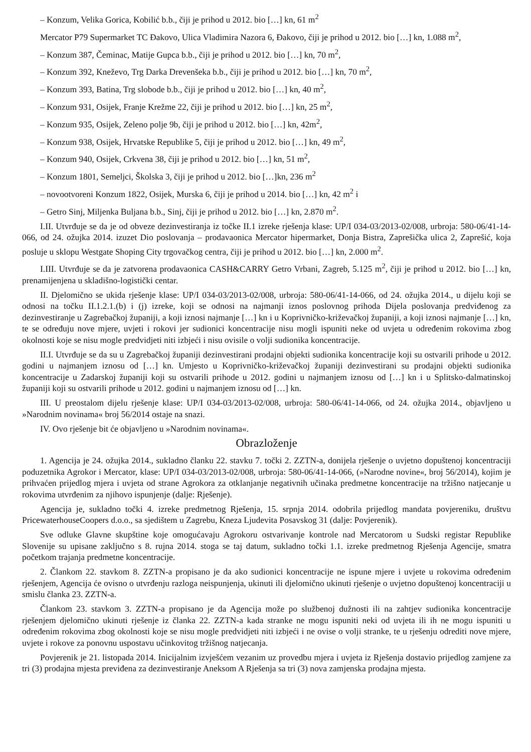– Konzum, Velika Gorica, Kobilić b.b., čiji je prihod u 2012. bio […] kn, 61 m<sup>2</sup>
Mercator P79 Supermarket TC Đakovo, Ulica Vladimira Nazora 6, Đakovo, čiji je prihod u 2012. bio […] kn, 1.088 m<sup>2</sup>,
– Konzum 387, Čeminac, Matije Gupca b.b., čiji je prihod u 2012. bio […] kn, 70 m<sup>2</sup>,
– Konzum 392, Kneževo, Trg Darka Drevenšeka b.b., čiji je prihod u 2012. bio […] kn, 70 m<sup>2</sup>,
– Konzum 393, Batina, Trg slobode b.b., čiji je prihod u 2012. bio […] kn, 40 m<sup>2</sup>,
– Konzum 931, Osijek, Franje Krežme 22, čiji je prihod u 2012. bio […] kn, 25 m<sup>2</sup>,
– Konzum 935, Osijek, Zeleno polje 9b, čiji je prihod u 2012. bio […] kn, 42m<sup>2</sup>,
– Konzum 938, Osijek, Hrvatske Republike 5, čiji je prihod u 2012. bio […] kn, 49 m<sup>2</sup>,
– Konzum 940, Osijek, Crkvena 38, čiji je prihod u 2012. bio […] kn, 51 m<sup>2</sup>,
– Konzum 1801, Semeljci, Školska 3, čiji je prihod u 2012. bio […]kn, 236 m<sup>2</sup>
– novootvoreni Konzum 1822, Osijek, Murska 6, čiji je prihod u 2014. bio […] kn, 42 m<sup>2</sup> i
– Getro Sinj, Miljenka Buljana b.b., Sinj, čiji je prihod u 2012. bio […] kn, 2.870 m<sup>2</sup>.
I.II. Utvrđuje se da je od obveze dezinvestiranja iz točke II.1 izreke rješenja klase: UP/I 034-03/2013-02/008, urbroja: 580-06/41-14-066, od 24. ožujka 2014. izuzet Dio poslovanja – prodavaonica Mercator hipermarket, Donja Bistra, Zaprešička ulica 2, Zaprešić, koja posluje u sklopu Westgate Shoping City trgovačkog centra, čiji je prihod u 2012. bio […] kn, 2.000 m<sup>2</sup>.
I.III. Utvrđuje se da je zatvorena prodavaonica CASH&CARRY Getro Vrbani, Zagreb, 5.125 m<sup>2</sup>, čiji je prihod u 2012. bio […] kn, prenamijenjena u skladišno-logistički centar.
II. Djelomično se ukida rješenje klase: UP/I 034-03/2013-02/008, urbroja: 580-06/41-14-066, od 24. ožujka 2014., u dijelu koji se odnosi na točku II.1.2.1.(b) i (j) izreke, koji se odnosi na najmanji iznos poslovnog prihoda Dijela poslovanja predviđenog za dezinvestiranje u Zagrebačkoj županiji, a koji iznosi najmanje […] kn i u Koprivničko-križevačkoj županiji, a koji iznosi najmanje […] kn, te se određuju nove mjere, uvjeti i rokovi jer sudionici koncentracije nisu mogli ispuniti neke od uvjeta u određenim rokovima zbog okolnosti koje se nisu mogle predvidjeti niti izbjeći i nisu ovisile o volji sudionika koncentracije.
II.I. Utvrđuje se da su u Zagrebačkoj županiji dezinvestirani prodajni objekti sudionika koncentracije koji su ostvarili prihode u 2012. godini u najmanjem iznosu od […] kn. Umjesto u Koprivničko-križevačkoj županiji dezinvestirani su prodajni objekti sudionika koncentracije u Zadarskoj županiji koji su ostvarili prihode u 2012. godini u najmanjem iznosu od […] kn i u Splitsko-dalmatinskoj županiji koji su ostvarili prihode u 2012. godini u najmanjem iznosu od […] kn.
III. U preostalom dijelu rješenje klase: UP/I 034-03/2013-02/008, urbroja: 580-06/41-14-066, od 24. ožujka 2014., objavljeno u »Narodnim novinama« broj 56/2014 ostaje na snazi.
IV. Ovo rješenje bit će objavljeno u »Narodnim novinama«.
Obrazloženje
1. Agencija je 24. ožujka 2014., sukladno članku 22. stavku 7. točki 2. ZZTN-a, donijela rješenje o uvjetno dopuštenoj koncentraciji poduzetnika Agrokor i Mercator, klase: UP/I 034-03/2013-02/008, urbroja: 580-06/41-14-066, (»Narodne novine«, broj 56/2014), kojim je prihvaćen prijedlog mjera i uvjeta od strane Agrokora za otklanjanje negativnih učinaka predmetne koncentracije na tržišno natjecanje u rokovima utvrđenim za njihovo ispunjenje (dalje: Rješenje).
Agencija je, sukladno točki 4. izreke predmetnog Rješenja, 15. srpnja 2014. odobrila prijedlog mandata povjereniku, društvu PricewaterhouseCoopers d.o.o., sa sjedištem u Zagrebu, Kneza Ljudevita Posavskog 31 (dalje: Povjerenik).
Sve odluke Glavne skupštine koje omogućavaju Agrokoru ostvarivanje kontrole nad Mercatorom u Sudski registar Republike Slovenije su upisane zaključno s 8. rujna 2014. stoga se taj datum, sukladno točki 1.1. izreke predmetnog Rješenja Agencije, smatra početkom trajanja predmetne koncentracije.
2. Člankom 22. stavkom 8. ZZTN-a propisano je da ako sudionici koncentracije ne ispune mjere i uvjete u rokovima određenim rješenjem, Agencija će ovisno o utvrđenju razloga neispunjenja, ukinuti ili djelomično ukinuti rješenje o uvjetno dopuštenoj koncentraciji u smislu članka 23. ZZTN-a.
Člankom 23. stavkom 3. ZZTN-a propisano je da Agencija može po službenoj dužnosti ili na zahtjev sudionika koncentracije rješenjem djelomično ukinuti rješenje iz članka 22. ZZTN-a kada stranke ne mogu ispuniti neki od uvjeta ili ih ne mogu ispuniti u određenim rokovima zbog okolnosti koje se nisu mogle predvidjeti niti izbjeći i ne ovise o volji stranke, te u rješenju odrediti nove mjere, uvjete i rokove za ponovnu uspostavu učinkovitog tržišnog natjecanja.
Povjerenik je 21. listopada 2014. Inicijalnim izvješćem vezanim uz provedbu mjera i uvjeta iz Rješenja dostavio prijedlog zamjene za tri (3) prodajna mjesta previđena za dezinvestiranje Aneksom A Rješenja sa tri (3) nova zamjenska prodajna mjesta.